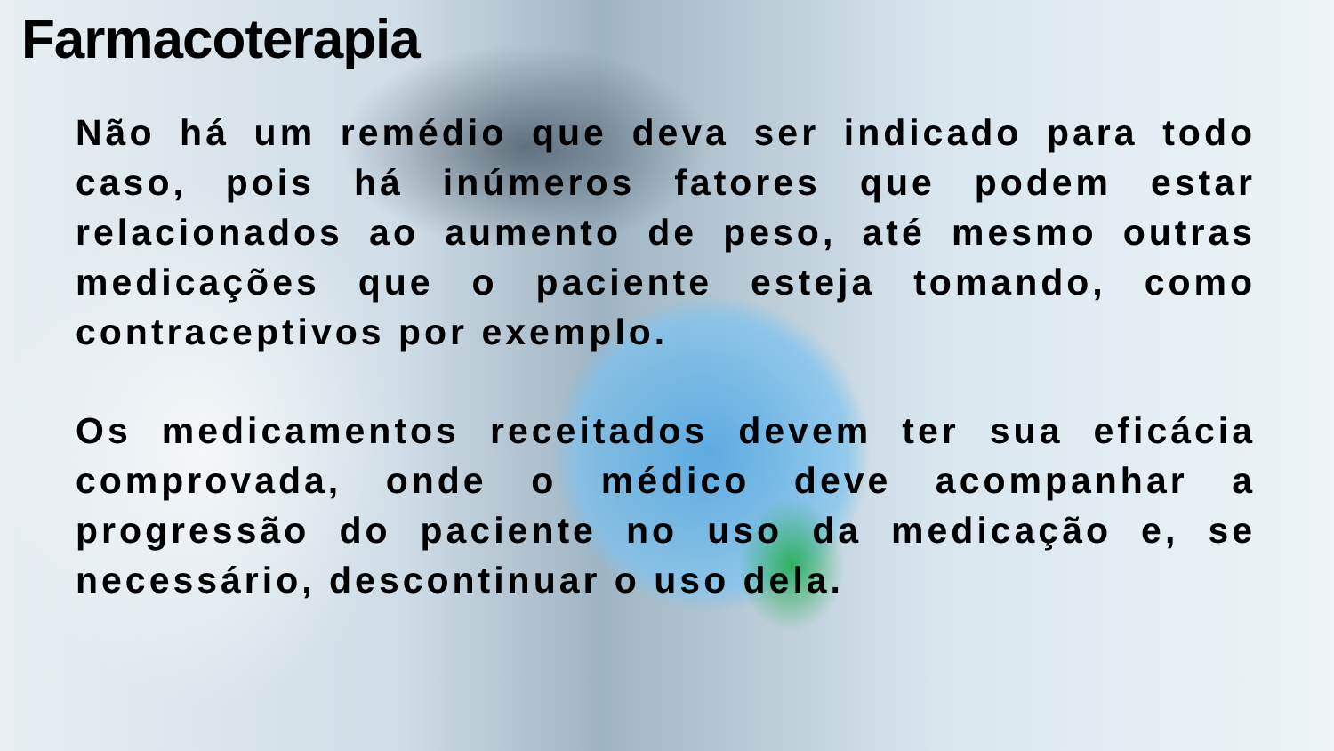Farmacoterapia
Não há um remédio que deva ser indicado para todo caso, pois há inúmeros fatores que podem estar relacionados ao aumento de peso, até mesmo outras medicações que o paciente esteja tomando, como contraceptivos por exemplo.
Os medicamentos receitados devem ter sua eficácia comprovada, onde o médico deve acompanhar a progressão do paciente no uso da medicação e, se necessário, descontinuar o uso dela.